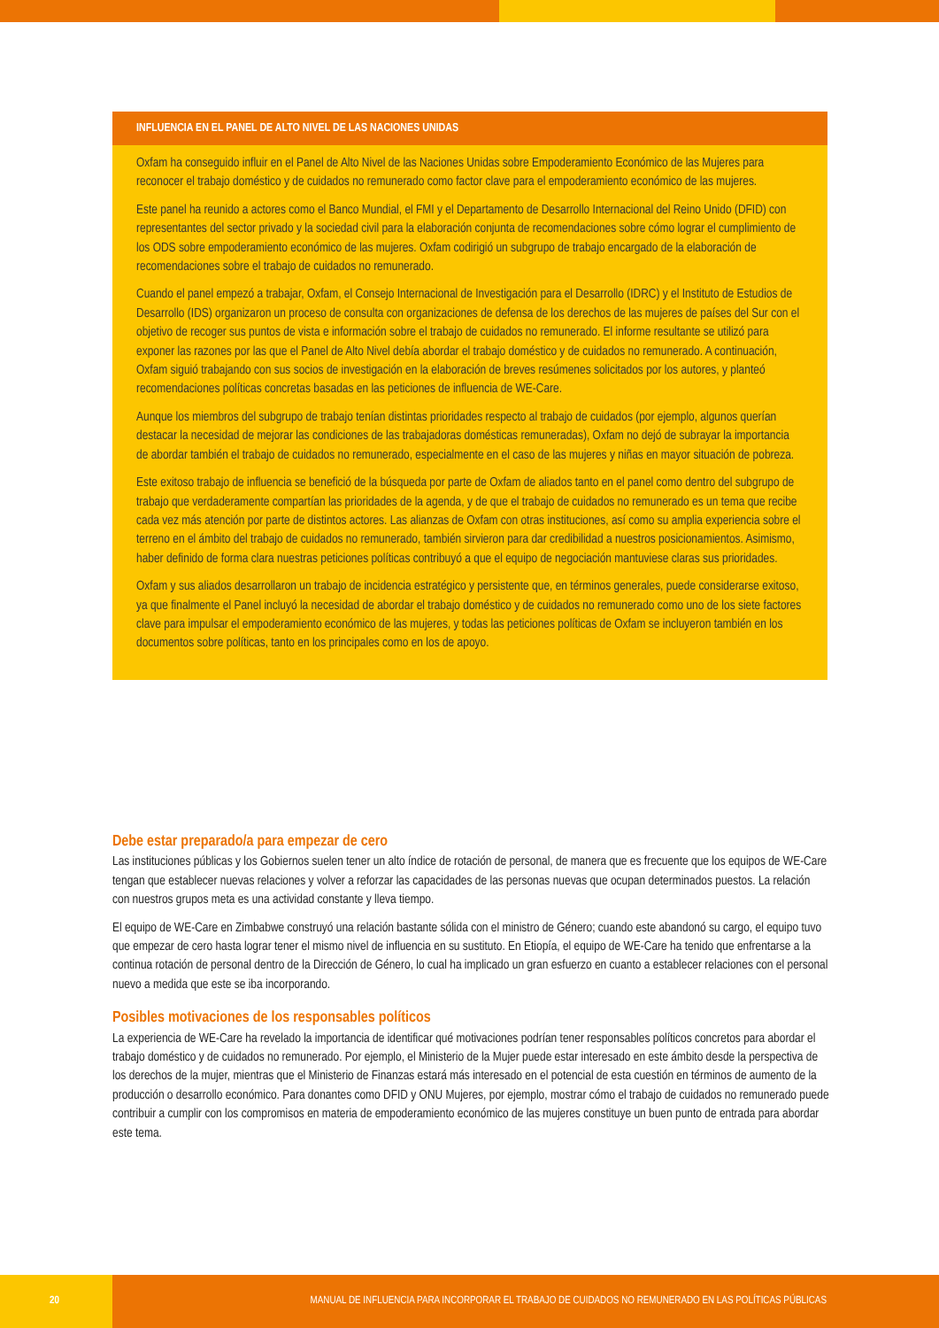INFLUENCIA EN EL PANEL DE ALTO NIVEL DE LAS NACIONES UNIDAS
Oxfam ha conseguido influir en el Panel de Alto Nivel de las Naciones Unidas sobre Empoderamiento Económico de las Mujeres para reconocer el trabajo doméstico y de cuidados no remunerado como factor clave para el empoderamiento económico de las mujeres.
Este panel ha reunido a actores como el Banco Mundial, el FMI y el Departamento de Desarrollo Internacional del Reino Unido (DFID) con representantes del sector privado y la sociedad civil para la elaboración conjunta de recomendaciones sobre cómo lograr el cumplimiento de los ODS sobre empoderamiento económico de las mujeres. Oxfam codirigió un subgrupo de trabajo encargado de la elaboración de recomendaciones sobre el trabajo de cuidados no remunerado.
Cuando el panel empezó a trabajar, Oxfam, el Consejo Internacional de Investigación para el Desarrollo (IDRC) y el Instituto de Estudios de Desarrollo (IDS) organizaron un proceso de consulta con organizaciones de defensa de los derechos de las mujeres de países del Sur con el objetivo de recoger sus puntos de vista e información sobre el trabajo de cuidados no remunerado. El informe resultante se utilizó para exponer las razones por las que el Panel de Alto Nivel debía abordar el trabajo doméstico y de cuidados no remunerado. A continuación, Oxfam siguió trabajando con sus socios de investigación en la elaboración de breves resúmenes solicitados por los autores, y planteó recomendaciones políticas concretas basadas en las peticiones de influencia de WE-Care.
Aunque los miembros del subgrupo de trabajo tenían distintas prioridades respecto al trabajo de cuidados (por ejemplo, algunos querían destacar la necesidad de mejorar las condiciones de las trabajadoras domésticas remuneradas), Oxfam no dejó de subrayar la importancia de abordar también el trabajo de cuidados no remunerado, especialmente en el caso de las mujeres y niñas en mayor situación de pobreza.
Este exitoso trabajo de influencia se benefició de la búsqueda por parte de Oxfam de aliados tanto en el panel como dentro del subgrupo de trabajo que verdaderamente compartían las prioridades de la agenda, y de que el trabajo de cuidados no remunerado es un tema que recibe cada vez más atención por parte de distintos actores. Las alianzas de Oxfam con otras instituciones, así como su amplia experiencia sobre el terreno en el ámbito del trabajo de cuidados no remunerado, también sirvieron para dar credibilidad a nuestros posicionamientos. Asimismo, haber definido de forma clara nuestras peticiones políticas contribuyó a que el equipo de negociación mantuviese claras sus prioridades.
Oxfam y sus aliados desarrollaron un trabajo de incidencia estratégico y persistente que, en términos generales, puede considerarse exitoso, ya que finalmente el Panel incluyó la necesidad de abordar el trabajo doméstico y de cuidados no remunerado como uno de los siete factores clave para impulsar el empoderamiento económico de las mujeres, y todas las peticiones políticas de Oxfam se incluyeron también en los documentos sobre políticas, tanto en los principales como en los de apoyo.
Debe estar preparado/a para empezar de cero
Las instituciones públicas y los Gobiernos suelen tener un alto índice de rotación de personal, de manera que es frecuente que los equipos de WE-Care tengan que establecer nuevas relaciones y volver a reforzar las capacidades de las personas nuevas que ocupan determinados puestos. La relación con nuestros grupos meta es una actividad constante y lleva tiempo.
El equipo de WE-Care en Zimbabwe construyó una relación bastante sólida con el ministro de Género; cuando este abandonó su cargo, el equipo tuvo que empezar de cero hasta lograr tener el mismo nivel de influencia en su sustituto. En Etiopía, el equipo de WE-Care ha tenido que enfrentarse a la continua rotación de personal dentro de la Dirección de Género, lo cual ha implicado un gran esfuerzo en cuanto a establecer relaciones con el personal nuevo a medida que este se iba incorporando.
Posibles motivaciones de los responsables políticos
La experiencia de WE-Care ha revelado la importancia de identificar qué motivaciones podrían tener responsables políticos concretos para abordar el trabajo doméstico y de cuidados no remunerado. Por ejemplo, el Ministerio de la Mujer puede estar interesado en este ámbito desde la perspectiva de los derechos de la mujer, mientras que el Ministerio de Finanzas estará más interesado en el potencial de esta cuestión en términos de aumento de la producción o desarrollo económico. Para donantes como DFID y ONU Mujeres, por ejemplo, mostrar cómo el trabajo de cuidados no remunerado puede contribuir a cumplir con los compromisos en materia de empoderamiento económico de las mujeres constituye un buen punto de entrada para abordar este tema.
20 MANUAL DE INFLUENCIA PARA INCORPORAR EL TRABAJO DE CUIDADOS NO REMUNERADO EN LAS POLÍTICAS PÚBLICAS